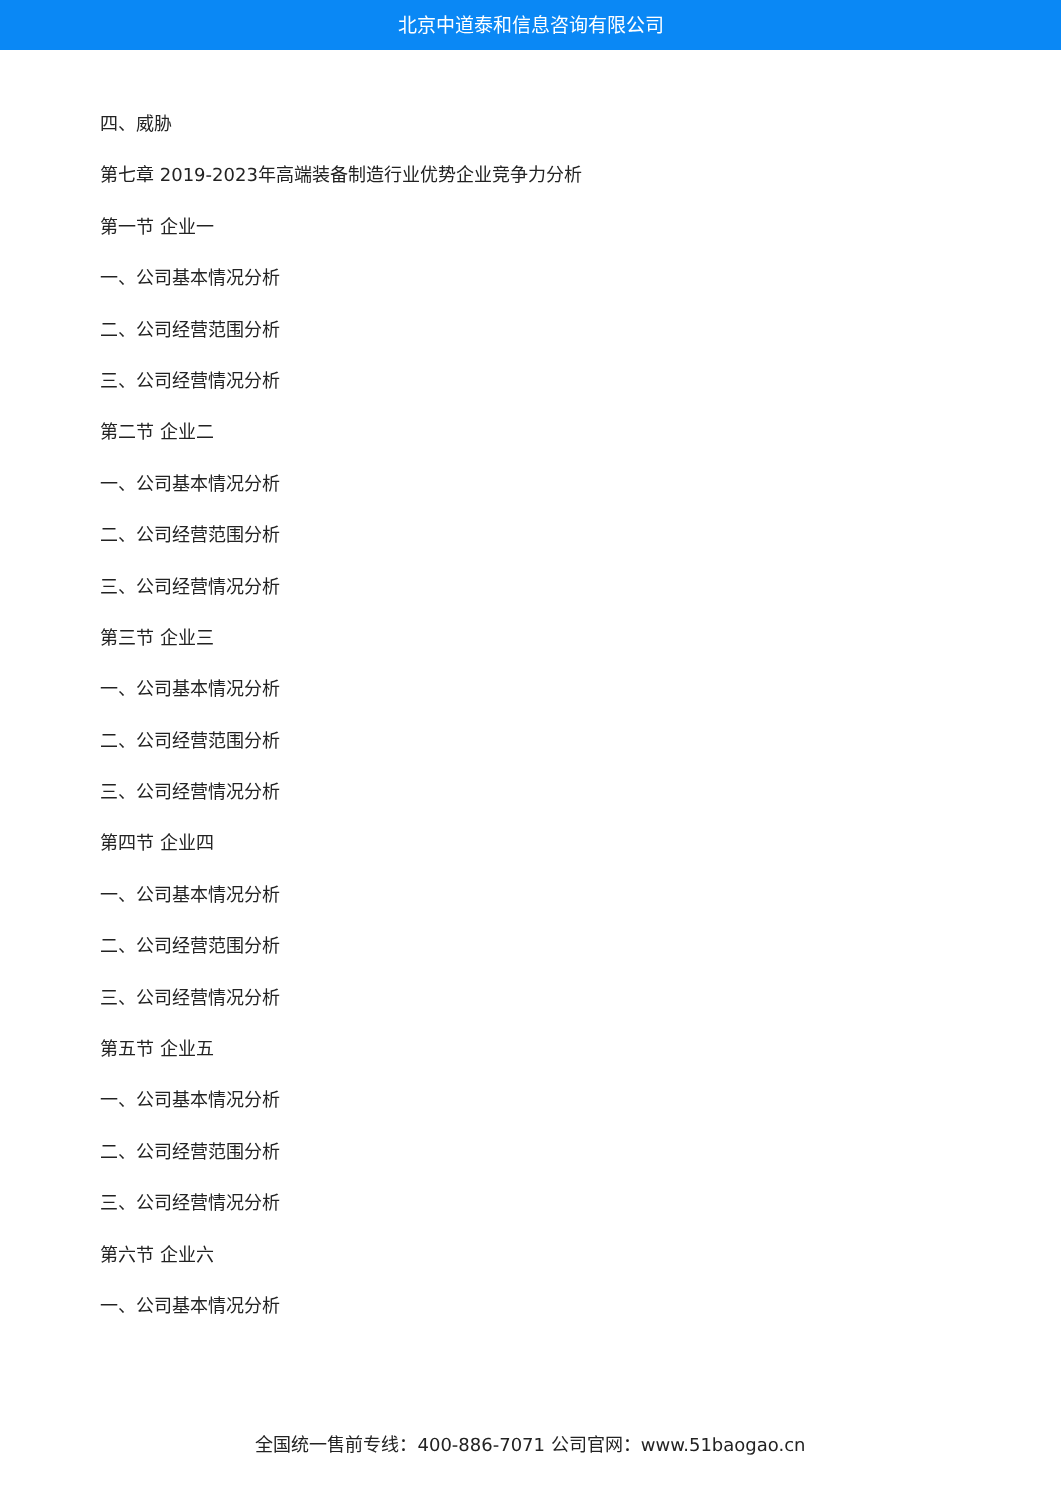北京中道泰和信息咨询有限公司
四、威胁
第七章 2019-2023年高端装备制造行业优势企业竞争力分析
第一节 企业一
一、公司基本情况分析
二、公司经营范围分析
三、公司经营情况分析
第二节 企业二
一、公司基本情况分析
二、公司经营范围分析
三、公司经营情况分析
第三节 企业三
一、公司基本情况分析
二、公司经营范围分析
三、公司经营情况分析
第四节 企业四
一、公司基本情况分析
二、公司经营范围分析
三、公司经营情况分析
第五节 企业五
一、公司基本情况分析
二、公司经营范围分析
三、公司经营情况分析
第六节 企业六
一、公司基本情况分析
全国统一售前专线：400-886-7071 公司官网：www.51baogao.cn